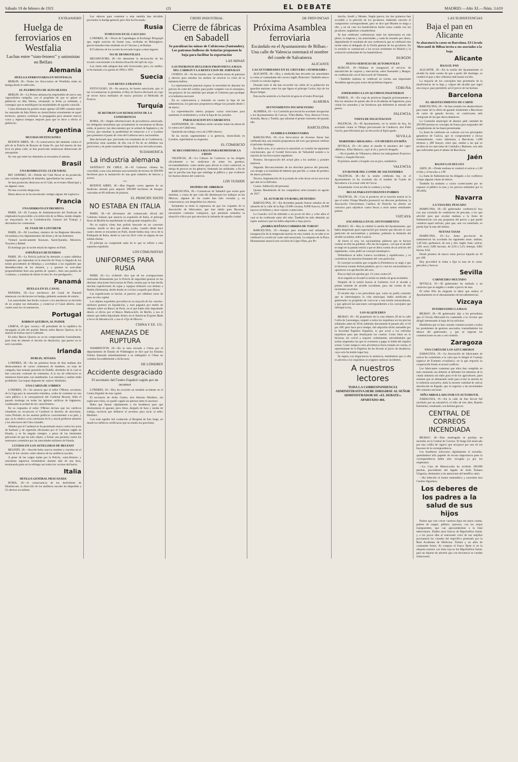Sábado 19 de febrero de 1921 (2) EL DEBATE MADRID.—Año XI.—Núm. 3.619
EXTRANJERO
Huelga de ferroviarios en Westfalia
Luchas entre “sinn-feiners” y unionistas en Belfats
Alemania
HUELGA FERROVIARIA EN WESTFALIA
BERLIN, 18.—Todos los ferroviarios de Westfalia están en huelga desde el miércoles.
EL PLEBISCITO DE ALTA SILESIA
BERLIN, 18.—La Prensa alemana ha emprendido de nuevo una vigorosísima campaña, con el propósito de que se aplace el plebiscito en Alta Silesia, retrasando la fecha ya señalada, y conseguir que se modifiquen las modalidades de aquella votación.
Como Alemania ha podido reunir apenas 125.000 votantes entre los naturales de Alta Silesia no domiciliados actualmente en aquel territorio, quisiera continuar la propaganda para atraerse nuevos votos y esperar tiempos mejores para que se lleve a efecto el plebiscito.
Argentina
MUCHAS DETENCIONES
BUENOS AIRES, 18.—A consecuencia del atentado contra el jefe de la Policía de Rosario de Santa Fe, que fué muerto de dos tiros en plena calle, se han practicado numerosas detenciones de anarquistas.
Se cree que entre los detenidos se encuentra el asesino.
Brasil
UNA BOMBA EN EL CLUB NAVAL
RIO JANEIRO, 18.—Detrás del Club Naval se ha producido una violenta explosión de dinamita, ignorándose las causas.
Se han producido destrozos en el Club, en el teatro Municipal y en algunas casas.
No han ocurrido desgracias.
Hasta ahora no se ha encontrado vestigio alguno del explosivo.
Francia
UNA DERROTA EXTREMISTA
PARIS, 18.—El Consejo de Administración del Sindicato de empleados ha procedido a la reelección de su Mesa, siendo elegido un mayoritario de la Confederación General del Trabajo y derrotados los comunistas.
EL VIAJE DE LOUCHEUR
PARIS, 18.—M. Loucheur, ministro de las Regiones liberadas, irá mañana a los departamentos del Aisne y de las Ardennes.
Visitará sucesivamente Soissons, Saint-Quentin, Mezieres, Vouziers y Rethel.
El domingo por la noche estará de regreso en París.
ESPAÑOLES DETENIDOS
PARIS, 18.—La Policía judicial ha detenido a cuatro súbditos españoles, que esperaban en la estación de Orsay la llegada de los trenes procedentes de Hendaya y acechaban a los españoles que desembarcaban de los mismos, y a quienes se acercaban proponiéndoles bien una partida de «poker», bien una partida de «cartetas», o trataban de darles el timo de «los perdigones».
Panamá
HUELGA EN EL CANAL
PANAMA, 18.—Los mecánicos del Canal de Panamá amenazan con declararse en huelga, pidiendo aumento de salario.
Las autoridades han hecho conocer a los mecánicos su decisión de no aceptar sus demandas, y conservar el Canal abierto, sean cuales sean las circunstancias.
Portugal
BARROS QUEIROS, AL PODER
LISBOA, 16 (por correo).—El presidente de la república ha encargado al jefe del partido liberal, señor Barros Queiros, de la misión de formar nuevo Gabinete.
El señor Barros Queiros no se ha comprometido formalmente, pues trata de obtener el decreto de disolución, que parece no le será concedido.
Irlanda
DUBLIN, SITIADA
LONDRES, 18.—En las primeras horas de ésta mañana dos destacamentos de varios centenares de hombres, en traje de campaña, han tomado posesión de Dublín, alrededor de la cual se han colocado cordones de centinelas. A la luz de reflectores se instalaron barricadas con alambradas. Las entradas y salidas están prohibidas. Las tropas disponen de «autos» blindados.
UNA CARTA DE O'BRIEN
LONDRES, 19.—Se anuncia que el señor O'Brien, secretario de la Liga para la autonomía irlandesa, acaba de contestar en una carta pública a la carta-pastoral del Cardenal Bourne, leída el pasado domingo en todas las iglesias católicas de Inglaterra, condenando la actitud de los «sinn-feiners».
En su respuesta el señor O'Brien declara que los católicos irlandeses no reconocen al Cardenal el derecho de mezclarse, como Prelado, en los asuntos políticos concernientes a su país, y que, en lo relativo a las cuestiones de fe y moral prefieren atenerse a los directores del Clero irlandés.
Añaden que el Cardenal no ha protestado nunca contra los actos de barbarie y de represión efectuados por el Gobierno inglés en Irlanda, y se ha negado siempre, a pesar de las insistentes peticiones de que ha sido objeto, a firmar una protesta contra los asesinatos cometidos por las autoridades militares de Irlanda.
LUCHAS EN LOS ASTILLEROS DE BELFAST
BELFATS, 18.—Anoche hubo nuevos motines y reyertas en el barrio de los «docks» entre obreros de los astilleros navales.
A pesar de las cargas dadas por la Policía, «sinn-feiners» y unionistas siguieron tiroteándose durante más de una hora, terminando parte en la refriega casi todos los vecinos del barrio.
Italia
HUELGA GENERAL FRACASADA
ROMA, 18.—A consecuencia de los desórdenes de Monfalcone, la dirección de los astilleros navales ha despedido a 21 obreros socialistas.
Los obreros para contestar a esta medida han decidido proclamar la huelga general; pero ésta ha fracasado.
Rusia
TUMULTOS EN EL CAUCASO
LONDRES, 18.—Dicen de Copenhague al Exchange Telegraph que, según noticias de fuente rusa, recibidas en Helsingfors, graves tumultos han estallado en el Cáucaso y en Kuban.
El Gobierno de los soviets ha enviado tropas a estos lugares.
NO SE DESMOVILIZA
HELSINGFORS, 18.—Se desmiente la declaración de los soviets concerniente a la desmovilización del ejército rojo.
Las clases más antiguas han sido licenciadas; pero, en cambio, se ha llamado a la quinta de 1902 a 1905.
Suecia
LOS REYES A FRANCIA
ESTOCOLMO, 18.—Se anuncia, de fuente autorizada, que, si las circunstancias lo permiten, el Rey de Suecia efectuará un viaje de recreo hacia mediados de marzo próximo al Mediodía de Francia.
Turquía
SE RETIRAN LOS KEMALISTAS DE LA CONFERENCIA
ROMA, 18.—Según informaciones de procedencia autorizada, los delegados kemalistas que actualmente se encuentran en Roma están, al parecer, tan descontentos por la actitud de Inglaterra y de Grecia, que estudian la posibilidad de renunciar a ir a Londres para presentar el punto de vista del Gobierno turco nacionalista.
Han declarado que, previendo los resultados de la Conferencia, preferirían estar ausentes de ella con el fin de no debilitar sus posiciones y de poder mantener íntegramente sus reivindicaciones.
SUDAMERICA
La industria alemana
SANTIAGO DE CHILE, 18.—El Gobierno chileno ha concedido a una casa alemana una extensión de terreno de 300.000 hectáreas para la instalación de una gran industria de hierros y aceros.
***
BUENOS AIRES, 18.—Han llegado varios agentes de un Sindicato alemán para adquirir 300.000 hectáreas de bosque, valoradas en 60 millones de piastras.
EL PRINCIPE SIXTO
NO ESTABA EN ITALIA
PARIS, 18.—Al informarse del comunicado oficial del Gobierno italiano que anuncia su expulsión de Italia, el príncipe Sixto de Borbón ha manifestado la más grande estupefacción.
No se explica cómo han podido buscarle en un convento romano, donde se dice que estaba oculto, cuando desde hace cuatro meses se encuentra en París, donde habita muy cerca de la Embajada de Italia, desde la cual era fácil verle en alguna de sus salidas diarias.
El príncipe no comprende nada de lo que se refiere a esta supuesta expulsión.
LOS COMUNISTAS
UNIFORMES PARA RUSIA
PARIS, 18.—La «Liberté» dice que de las averiguaciones realizadas últimamente por la Policía de seguridad general en las distintas estaciones ferroviarias de París, resulta que se han hecho muchas expediciones de ropas y equipos militares con destino a Stettin (Alemania), desde donde se volvían a expedir para Rusia.
Las expediciones se hacían, al parecer, por súbditos rusos de paso en esta capital.
Los objetos expedidos procedían en su mayoría de los «stocks» militares puestos en liquidación, y eran pagados por medio de cheques sobre un Banco de París, en el que había sido depositado dinero al efecto por el Banco Markowitch, de Berlín, o sea el mismo que había depositado dinero en el American Express Bank a favor de Abramovich, o sea el «Ojo de Moscú».
CHINA Y EE. UU.
AMENAZAS DE RUPTURA
WASHINGTON, 18.—En la nota enviada a China por el departamento de Estado de Wáshington se dice que los Estados Unidos llamarán inmediatamente a su embajador si China no contesta favorablemente a dicha nota.
DE LONDRES
Accidente desgraciado
El secretario del Centro Español cogido por un ascensor
LONDRES, 18.—Hoy ha ocurrido un sensible accidente en el Centro Español de esta capital.
El secretario de dicho Centro, don Antonio Martínez, sin explicarse cómo, se quedó cogido las piernas entre el ascensor.
Hubo que llamar rápidamente a los bomberos para que desmontaran el aparato; pero éstos, después de hora y media de trabajo, tuvieron que deshacer el ascensor para sacar al señor Martínez.
Con toda rapidez fué conducido al Hospital de San Jorge, en donde los médicos certificaron que su estado era gravísimo.
CRISIS INDUSTRIAL
Cierre de fábricas en Sabadell
Se paralizan las minas de Cabárcena (Santander). Los patronos hulleros de Asturias proponen la baja para facilitar la exportación
LAS MINAS
LOS PATRONOS HULLEROS PROPONEN LA BAJA DEL CARBON Y LA REDUCCION DE JORNALES
OVIEDO, 18.—Se ha reunido una Comisión mixta de patronos y obreros para estudiar los medios de resolver la crisis de la industria hullera.
La representación patronal expuso la necesidad de abaratar los precios de coste del carbón, para poder competir con el extranjero, sin perjuicio de las medidas que adopte el Gobierno para proteger a la industria nacional.
En su consecuencia y teniendo en cuenta la baja de las subsistencias, los patronos propusieron rebajar los jornales desde 1 de marzo.
La representación obrera propuso varias soluciones para aumentar el rendimiento y evitar la baja de los jornales.
PARALIZACION EN CABARCENA
SANTANDER, 18.—Mañana serán cerradas todas las minas de la cuenca de Cabárcena.
Quedarán sin trabajo cerca de 2.000 obreros.
Se ha escrito urgentemente a la gerencia, domiciliada en Londres, esperándose su respuesta.
EL COMERCIO
SE RECOMIENDA LA BAJA PARA REMEDIAR LA CRISIS
VALENCIA, 18.—La Cámara de Comercio se ha dirigido oficialmente a los sindicatos de todos los gremios, recomendándoles, como medio para aliviar la crisis comercial, la rebaja de precios en los géneros, limitando las utilidades, a fin de que se perciba una baja que satisfaga al público y que evidencie los buenos deseos del comercio.
LOS TEJIDOS
DESPIDO DE OBREROS
BARCELONA, 18.—Comunican de Sabadell que existe gran malestar, a causa de que cada día disminuyen los trabajos en las fábricas, algunas de las cuales han sido cerradas y, en consecuencia, son despedidos los obreros.
Solamente se tiene la esperanza de que los viajantes de la Asociación de fabricantes, que han salido para Bucarest, encuentren contratos ventajosos, que permitan remediar la situación crítica por que atraviesa la industria de aquella ciudad.
DE PROVINCIAS
Próxima Asamblea ferroviaria
Escándalo en el Ayuntamiento de Bilbao.-Una calle de Valencia ostentará el nombre del conde de Salvatierra
ALICANTE
LAS AUTORIDADES EN EL CRUCERO «TEMERAIRE»
ALICANTE, 18.—Hoy a mediodía han devuelto las autoridades la visita al comandante del crucero inglés Temeraire. También estuvo a bordo la colonia inglesa.
Durante todo el día han recorrido las calles de la población los guardias marinas, entre los que figura el príncipe Carlos, hijo de los Reyes belgas.
Esta noche asistirán a la función de gala en el teatro Principal.
ALMERIA
AYUNTAMIENTO INCAPACITADO
ALMERIA, 19.—La Comisión provincial ha acordado incapacitar a los Ayuntamientos de Cuevas, Vélez-Rubio, Vera, Huercal Overa, Armuña, Bacar y Tunilla, que adeudan el primer trimestre del pasado año.
BARCELONA
ASAMBLEA FERROVIARIA
BARCELONA, 18.—Los ferroviarios de diversas líneas han celebrado hoy una reunión preparatoria del acto que piensan celebrar el próximo domingo.
En dicho acto, si lo autoriza la autoridad, se votarán las siguientes conclusiones, que el Comité ferroviario de Valladolid somete a la sanción de los ferroviarios españoles:
Primera. Incorporación del actual plus a los sueldos y jornales matrices.
Segunda. Reconocimiento de los derechos pasivos del personal, con arreglo a la totalidad de haberes que percibe, a contar de primero de marzo próximo.
Tercera. Implantación de la jornada de ocho horas en los servicios que aún no la disfrutan.
Cuarta. Jubilación del personal.
Quinta. Readmisión de los compañeros seleccionados en agosto de 1917.
EL AUTOR DE UN ROBO, DETENIDO
BARCELONA, 19.—En diciembre pasado fueron robados de un almacén de la calle de la Paja 15.000 coronas, 8.000 francos, 20.000 marcos en billetes y otros valores comerciales.
La Guardia civil ha detenido a un joven de diez y ocho años el cual se ha confesado autor del robo. También ha sido detenido un sujeto austriaco que los había adquirido a bajo precio.
¿HABRA MAÑANA CORRIDA DE TOROS?
BARCELONA, 19.—Aunque para mañana está señalada la inauguración de la temporada taurina en esta ciudad, no se sabe si se celebrará la corrida tal como está anunciada. La empresa de la Plaza Monumental anunció seis novillos de López Plata, por Pe-
drucho, Joselé y Montes. Según parece, los dos primeros han accedido a la petición de los picadores, habiendo suscrito el compromiso correspondiente, pero se dice que Montes se niega a ello, y en tal caso los banderilleros harán causa común con los picadores, negándose a banderillear.
Se han celebrado conferencias entre los interesados en este pleito, la empresa y las autoridades, y nada ha resuelto por ahora, dependiendo el resultado de una conferencia que se celebrará esta noche entre el delegado de la Unión general de los picadores. En la reunión se comunicará a los socios residentes en Madrid y la actitud de solidaridad de los banderilleros.
BURGOS
NUEVO SERVICIO DE AUTOMOVILES
BURGOS, 19.—Mañana se inaugurará el servicio de automóviles de viajeros y mercancías, entre Santander y Burgos, en combinación con el ferrocarril de Ontaneda.
—También mañana se celebrará en Lerma una importante Asamblea agraria para tratar del problema triguero.
CORUÑA
ESPERANDO A LOS ALUMNOS INGENIEROS
FERROL, 19.—En viaje de prácticas llegarán próximamente a ésta los alumnos de quinto año de la Academia de Ingenieros, para visitar los arsenales y las fortalezas que defienden la entrada del puerto.
PALENCIA
VISITA DE FELICITACION
PALENCIA, 18.—El Ayuntamiento, en la sesión de hoy, ha acordado visitar al Obispo preconizado de Calahorra, don Fidel García, para felicitarle por su elevación al Episcopado.
SEVILLA
MARINERO AHOGADO.—UN MUERTO EN RIÑA
SEVILLA, 19.—Al saltar al muelle el marinero del vapor «Billena», Elías Malarzo, cayó al río y pereció ahogado.
—En el pueblo de Villanueva riñeron los trabajadores Francisco Gómez y Joaquín Dacosta.
El primero asestó a Joaquín con un pico, matándolo.
VALENCIA
EN HONOR DEL CONDE DE SALVATIERRA
VALENCIA, 18.—En la sesión celebrada hoy en el Ayuntamiento se ha acordado dar el nombre de Conde de Salvatierra a la actual calle de Ciscar.
Actualmente viven en ella la condesa y su hijo.
BECAS PARA ESTUDIANTES POBRES
VALENCIA, 18.—Con el producto de la función teatral en la que el señor Ortega Munilla pronunció un discurso preliminar, la Asociación Universitaria Católica de Derecho ha abierto un concurso para adjudicar cuatro becas a otros tantos estudiantes pobres.
VIZCAYA
ESCANDALO EN EL AYUNTAMIENTO
BILBAO, 18.—Hoy se celebró la sesión del Ayuntamiento, que había despertado gran expectación por tenerse que discutir el voto particular de nacionalistas y jaimistas, pidiendo la dimisión del alcalde socialista, señor Laiseca.
Al leerse el acta, los nacionalistas pidieron que se hiciera constar en ella las palabras «No me da la gana», con que el alcalde se negó en la pasada sesión a que se diera cuenta de un artículo del reglamento, como pidió un concejal monárquico.
Defendieron al señor Laiseca socialistas y republicanos, y se consideran las minorías firmantes del voto particular.
El concejal socialista que ocupaba la Presidencia se negó a que se hicieran constar dichas palabras, por lo cual los nacionalistas se opusieron a la aprobación del acta.
Esta se dejó sin aprobar por 13 votos contra 10.
Acto seguido se levantó la sesión en medio de gran escándalo.
Después de la sesión fueron al Gobierno civil el alcalde y primer teniente de alcalde socialistas, para dar cuenta de los incidentes ocurridos.
El alcalde dijo a los periodistas que, como no podía consentir que se interrumpiera la vida municipal, había notificado al gobernador su propósito de convocar a una sesión extraordinaria, y que aplicará las sanciones correspondientes a los concejales que infrinjan la ley.
LOS ALQUILERES
BILBAO, 18.—El propietario de la casa número 20 de la calle Colón de Larreategui, respetó a todos los inquilinos en los precios señalados antes de 1914, subiendo únicamente el pasado año, el 10 por 100; pero hace poco tiempo, fué adquirido dicho inmueble por la Sociedad Papelera Española, la que avisó a los referidos inquilinos para que desalojaran los cuartos. Como éstos no lo hicieran, les volvió a requerir verbalmente, advirtiéndoles que serían respetados los que se avinieran a pagar el doble del alquiler actual. Como tampoco esta advertencia fuera tomada en cuenta, el representante de la Papelera les ha llevado al juicio de desahucio, cuyo acto ha tenido lugar hoy.
Se espera con impaciencia la sentencia, temiéndose que si ella es adverso a los inquilinos se originen ruidosos incidentes.
A nuestros lectores
TODA LA CORRESPONDENCIA ADMINISTRATIVA DEBE DIRIGIRSE AL SEÑOR ADMINISTRADOR DE «EL DEBATE». APARTADO 466.
LAS SUBSISTENCIAS
Baja el pan en Alicante
Se abaratará la carne en Barcelona. El Círculo Mercantil de Bilbao invita a sus asociados a la baja
Alicante
BAJA EL PAN
ALICANTE, 18.—En la sesión del Ayuntamiento el alcalde ha dado cuenta de que a partir del domingo, se venderá el pan a diez céntimos más barato en kilo.
La mayoría de los concejales han protestado de la insuficiencia de la baja y culpan del alcalde que logró otra mayor, para permitirlo así el precio de las harinas.
Barcelona
EL ABASTECIMIENTO DE CARNE
BARCELONA, 18.—Se han reunido los abastecedores para tratar de la oferta de ganado totalmente a Barcelona de carne de ganado bovino, en condiciones más ventajosas de las que ahora abastecen.
La Comisión municipal de abastos pide cantidad de 250.000 pesetas en concepto de fianza para responder del cumplimiento de las bases presentadas.
La Junta ha celebrado un contrato con los principales ganaderos de Galicia, que se comprometen a enviar semanalmente, como mínimum, a Barcelona 1.200 terneras y 200 bueyes, reses que, unidas a las que se reciben en los mercados de Cataluña y Baleares, son más que suficientes para el abasto de Barcelona.
Jaén
BAJAN LOS DULCES
JAEN, 18.—Desde mañana se venderá el azúcar a 1,60 el kilo y el bacalao a 1,90.
La Junta de Subsistencias ha obligado a los confiteros a bajar algunas clases de dulces.
También ha multado a varios comerciantes por no exponer al público la tasa y los precios señalados por la Alcaldía.
Navarra
LA TASA DEL PESCADO
PAMPLONA, 18.—El gobernador conferenció hoy con una comisión de vendedores de pescado, a los que advirtió para que acudan mañana a la Junta de Subsistencias con una propuesta del precio a que puede venderse aquel artículo, para que, una vez estudiado, se pueda fijar la tasa del mismo.
NUEVAS TASAS
PAMPLONA, 19.—La Junta provincial de subsistencias ha acordado las siguientes tasas: alubias, 1,20 kilo; garbanzos, de una y dos, según clase; azúcar, 1,60; arroz, 0,80; bacalao, de 2,50 a 3,15; lentejas, 0,86; harina, 0,62.
Desde primero de marzo estos precios bajarán un 10 por 100.
Hoy procederá la Junta a fijar la tasa de la carne, pescados y huevos.
Sevilla
CARNICERO MULTADO
SEVILLA, 19.—El gobernador ha multado a un carnicero que se negaba a vender a precio de tasa.
El señor Ello ha elogiado la labor que realiza el Ayuntamiento en el abaratamiento de las subsistencias.
Vizcaya
INTERESANDO LA BAJA
BILBAO, 18.—El gobernador dijo a los periodistas que el Círculo Mercantil ha contestado a la circular que dirigió interesando la baja de los artículos.
Manifiesta que se han cursado comunicaciones a todos los presidentes de gremios asociados, trasladándoles los deseos del gobernador, y que se esperan las contestaciones en uno u otro sentido.
Zaragoza
UNA CARTA DE LOS AZUCAREROS
ZARAGOZA, 19.—La Asociación de fabricantes de azúcar ha contestado a la carta que le dirigió el Consejo superior de Fomento económico, en la que requería su cooperación frente al actual conflicto.
Los fabricantes contestan que ellos han cumplido en todo momento sus deberes al defender los intereses de la citada industria sin daño para el de los agricultores, pues estiman que es demasiado tarde para evitar la merma en la industria azucarera, dada la enorme cantidad de azúcar introducida en España, que es superior a las necesidades del consumo nacional.
NIÑO ARROLLADO POR UN AUTOMOVIL
ZARAGOZA, 19.—En la calle de San Servet fué arrollado por un automóvil, el niño de tres años, Ramón Estemelas, resultando con heridas graves.
CENTRAL DE CORREOS INCENDIADA
BILBAO, 18.—Esta madrugada se produjo un incendio en la Central de Correos. El fuego fué motivado por una colilla de cigarro que arrojaron por uno de los buzones de la correspondencia.
Los bomberos sofocaron rápidamente el incendio, quemándose sólo papeles de escasa importancia pues la correspondencia había sido recogida ya por los empleados.
—La Casa de Misericordia ha recibido 100.000 pesetas, procedentes del legado de doña Tomasa Urigoitia, destinados a las atenciones del benéfico asilo.
—Ha fallecido el ilustre matemático y sacerdote don Cesáreo Eguidazu.
Los deberes de los padres a la salud de sus hijos
Padres que veis crecer vuestros hijos sin daros cuenta, pobres de sangre, pálidos, ojerosos, con las orejas transparentes, que van aproximándose a la fatal tuberculosis. Dadles unos frascos de Hipofosfitos Salud, y a los pocos días el sonrosado color de sus mejillas proclamará las virtudes del específico premiado por la Real Academia de Medicina. Treinta y un años de constantes éxitos. Al comprar el frasco fíjese si en la etiqueta exterior con tinta roja se lee Hipofosfitos Salud, para no dejarse de advertir que con frecuencia se venden imitaciones.